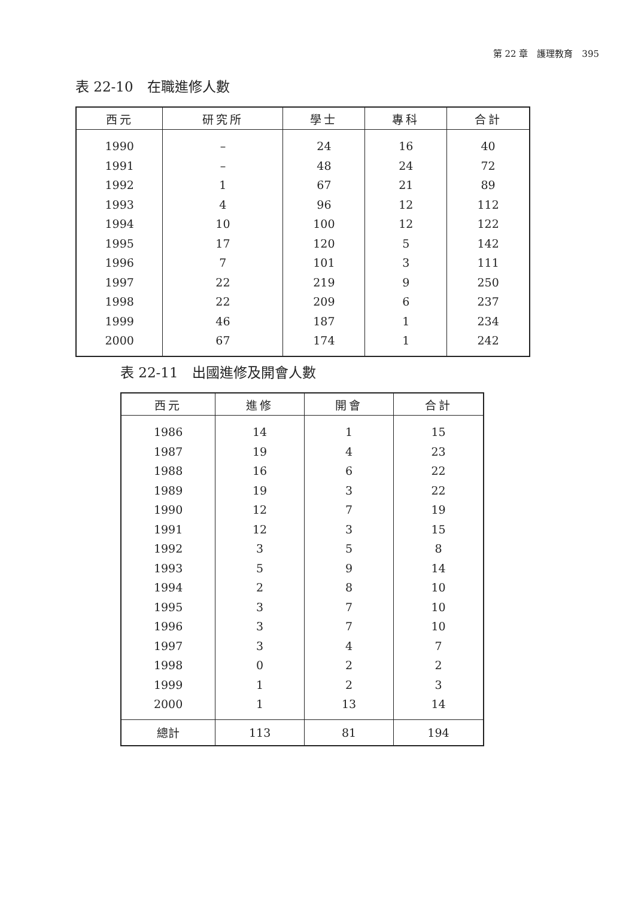第 22 章　護理教育　395
表 22-10　在職進修人數
| 西元 | 研究所 | 學士 | 專科 | 合計 |
| --- | --- | --- | --- | --- |
| 1990 | – | 24 | 16 | 40 |
| 1991 | – | 48 | 24 | 72 |
| 1992 | 1 | 67 | 21 | 89 |
| 1993 | 4 | 96 | 12 | 112 |
| 1994 | 10 | 100 | 12 | 122 |
| 1995 | 17 | 120 | 5 | 142 |
| 1996 | 7 | 101 | 3 | 111 |
| 1997 | 22 | 219 | 9 | 250 |
| 1998 | 22 | 209 | 6 | 237 |
| 1999 | 46 | 187 | 1 | 234 |
| 2000 | 67 | 174 | 1 | 242 |
表 22-11　出國進修及開會人數
| 西元 | 進修 | 開會 | 合計 |
| --- | --- | --- | --- |
| 1986 | 14 | 1 | 15 |
| 1987 | 19 | 4 | 23 |
| 1988 | 16 | 6 | 22 |
| 1989 | 19 | 3 | 22 |
| 1990 | 12 | 7 | 19 |
| 1991 | 12 | 3 | 15 |
| 1992 | 3 | 5 | 8 |
| 1993 | 5 | 9 | 14 |
| 1994 | 2 | 8 | 10 |
| 1995 | 3 | 7 | 10 |
| 1996 | 3 | 7 | 10 |
| 1997 | 3 | 4 | 7 |
| 1998 | 0 | 2 | 2 |
| 1999 | 1 | 2 | 3 |
| 2000 | 1 | 13 | 14 |
| 總計 | 113 | 81 | 194 |